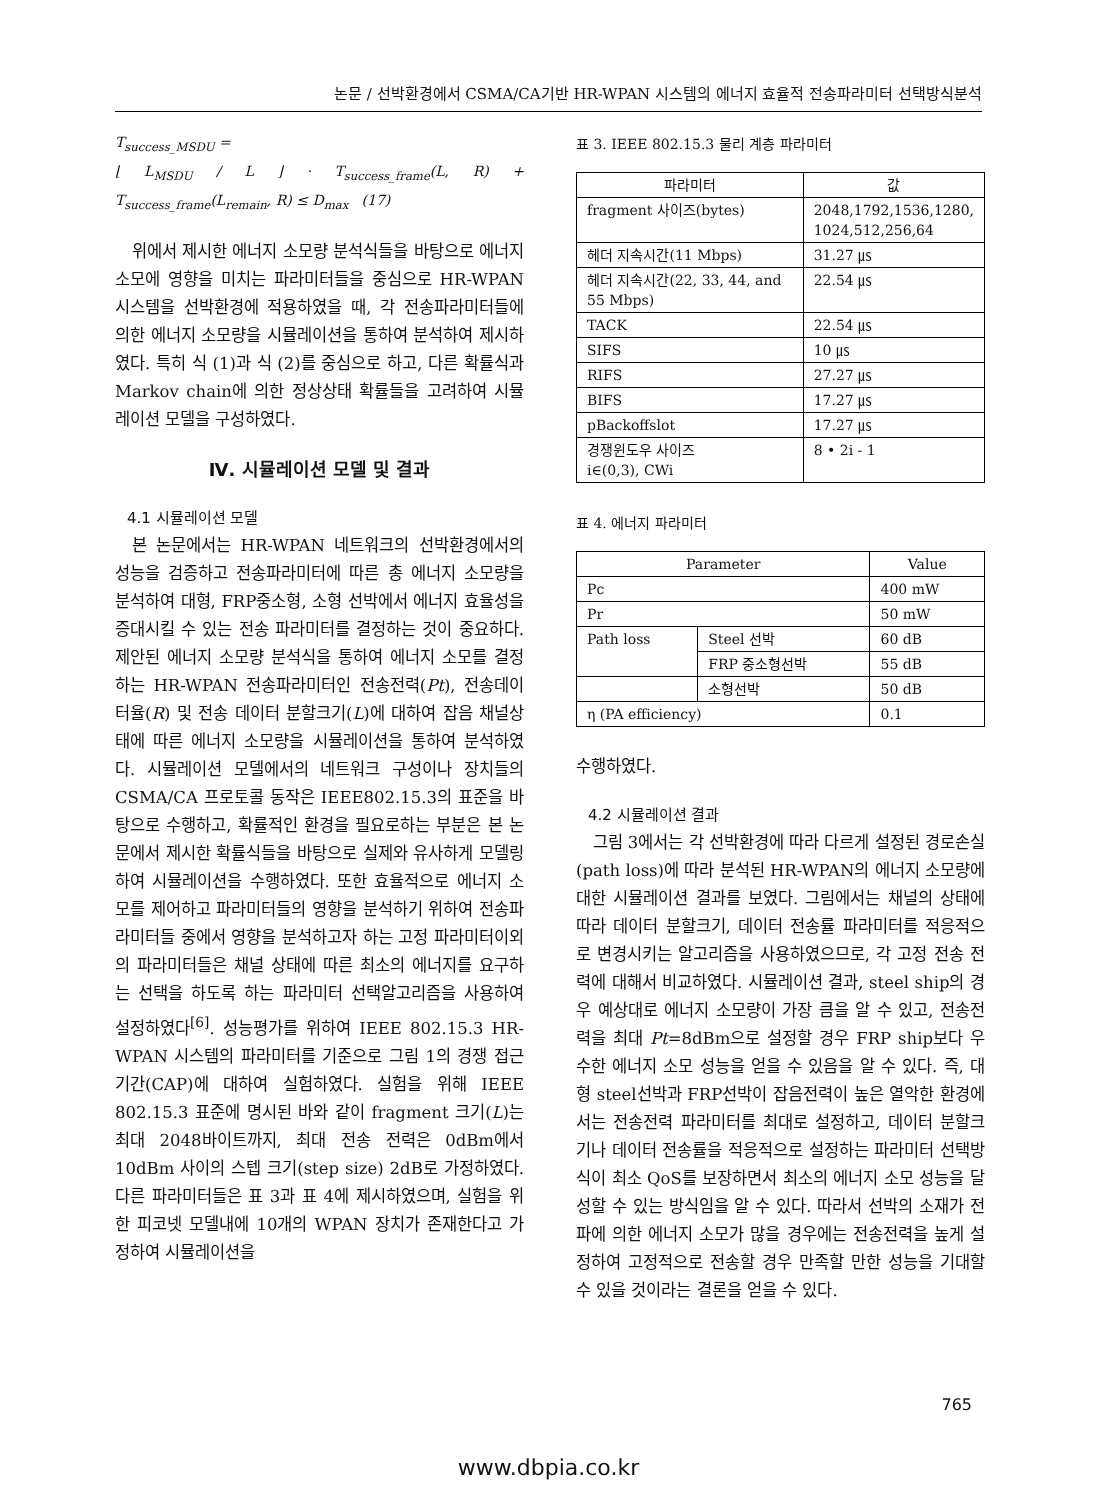논문 / 선박환경에서 CSMA/CA기반 HR-WPAN 시스템의 에너지 효율적 전송파라미터 선택방식분석
T<sub>success_MSDU</sub> =
⌊ L<sub>MSDU</sub> / L ⌋ · T<sub>success_frame</sub>(L, R) + T<sub>success_frame</sub>(L<sub>remain</sub>, R) ≤ D<sub>max</sub> (17)
위에서 제시한 에너지 소모량 분석식들을 바탕으로 에너지 소모에 영향을 미치는 파라미터들을 중심으로 HR-WPAN 시스템을 선박환경에 적용하였을 때, 각 전송파라미터들에 의한 에너지 소모량을 시뮬레이션을 통하여 분석하여 제시하였다. 특히 식 (1)과 식 (2)를 중심으로 하고, 다른 확률식과 Markov chain에 의한 정상상태 확률들을 고려하여 시뮬레이션 모델을 구성하였다.
Ⅳ. 시뮬레이션 모델 및 결과
4.1 시뮬레이션 모델
본 논문에서는 HR-WPAN 네트워크의 선박환경에서의 성능을 검증하고 전송파라미터에 따른 총 에너지 소모량을 분석하여 대형, FRP중소형, 소형 선박에서 에너지 효율성을 증대시킬 수 있는 전송 파라미터를 결정하는 것이 중요하다. 제안된 에너지 소모량 분석식을 통하여 에너지 소모를 결정하는 HR-WPAN 전송파라미터인 전송전력(Pt), 전송데이터율(R) 및 전송 데이터 분할크기(L)에 대하여 잡음 채널상태에 따른 에너지 소모량을 시뮬레이션을 통하여 분석하였다. 시뮬레이션 모델에서의 네트워크 구성이나 장치들의 CSMA/CA 프로토콜 동작은 IEEE802.15.3의 표준을 바탕으로 수행하고, 확률적인 환경을 필요로하는 부분은 본 논문에서 제시한 확률식들을 바탕으로 실제와 유사하게 모델링하여 시뮬레이션을 수행하였다. 또한 효율적으로 에너지 소모를 제어하고 파라미터들의 영향을 분석하기 위하여 전송파라미터들 중에서 영향을 분석하고자 하는 고정 파라미터이외의 파라미터들은 채널 상태에 따른 최소의 에너지를 요구하는 선택을 하도록 하는 파라미터 선택알고리즘을 사용하여 설정하였다<sup>[6]</sup>. 성능평가를 위하여 IEEE 802.15.3 HR-WPAN 시스템의 파라미터를 기준으로 그림 1의 경쟁 접근기간(CAP)에 대하여 실험하였다. 실험을 위해 IEEE 802.15.3 표준에 명시된 바와 같이 fragment 크기(L)는 최대 2048바이트까지, 최대 전송 전력은 0dBm에서 10dBm 사이의 스텝 크기(step size) 2dB로 가정하였다. 다른 파라미터들은 표 3과 표 4에 제시하였으며, 실험을 위한 피코넷 모델내에 10개의 WPAN 장치가 존재한다고 가정하여 시뮬레이션을
표 3. IEEE 802.15.3 물리 계층 파라미터
| 파라미터 | 값 |
| --- | --- |
| fragment 사이즈(bytes) | 2048,1792,1536,1280, 1024,512,256,64 |
| 헤더 지속시간(11 Mbps) | 31.27 ㎲ |
| 헤더 지속시간(22, 33, 44, and 55 Mbps) | 22.54 ㎲ |
| TACK | 22.54 ㎲ |
| SIFS | 10 ㎲ |
| RIFS | 27.27 ㎲ |
| BIFS | 17.27 ㎲ |
| pBackoffslot | 17.27 ㎲ |
| 경쟁윈도우 사이즈 i∈(0,3), CWi | 8 • 2i - 1 |
표 4. 에너지 파라미터
| Parameter | | Value |
| --- | --- | --- |
| Pc | | 400 mW |
| Pr | | 50 mW |
| Path loss | Steel 선박 | 60 dB |
| | FRP 중소형선박 | 55 dB |
| | 소형선박 | 50 dB |
| η (PA efficiency) | | 0.1 |
수행하였다.
4.2 시뮬레이션 결과
그림 3에서는 각 선박환경에 따라 다르게 설정된 경로손실(path loss)에 따라 분석된 HR-WPAN의 에너지 소모량에 대한 시뮬레이션 결과를 보였다. 그림에서는 채널의 상태에 따라 데이터 분할크기, 데이터 전송률 파라미터를 적응적으로 변경시키는 알고리즘을 사용하였으므로, 각 고정 전송 전력에 대해서 비교하였다. 시뮬레이션 결과, steel ship의 경우 예상대로 에너지 소모량이 가장 큼을 알 수 있고, 전송전력을 최대 Pt=8dBm으로 설정할 경우 FRP ship보다 우수한 에너지 소모 성능을 얻을 수 있음을 알 수 있다. 즉, 대형 steel선박과 FRP선박이 잡음전력이 높은 열악한 환경에서는 전송전력 파라미터를 최대로 설정하고, 데이터 분할크기나 데이터 전송률을 적응적으로 설정하는 파라미터 선택방식이 최소 QoS를 보장하면서 최소의 에너지 소모 성능을 달성할 수 있는 방식임을 알 수 있다. 따라서 선박의 소재가 전파에 의한 에너지 소모가 많을 경우에는 전송전력을 높게 설정하여 고정적으로 전송할 경우 만족할 만한 성능을 기대할 수 있을 것이라는 결론을 얻을 수 있다.
765
www.dbpia.co.kr